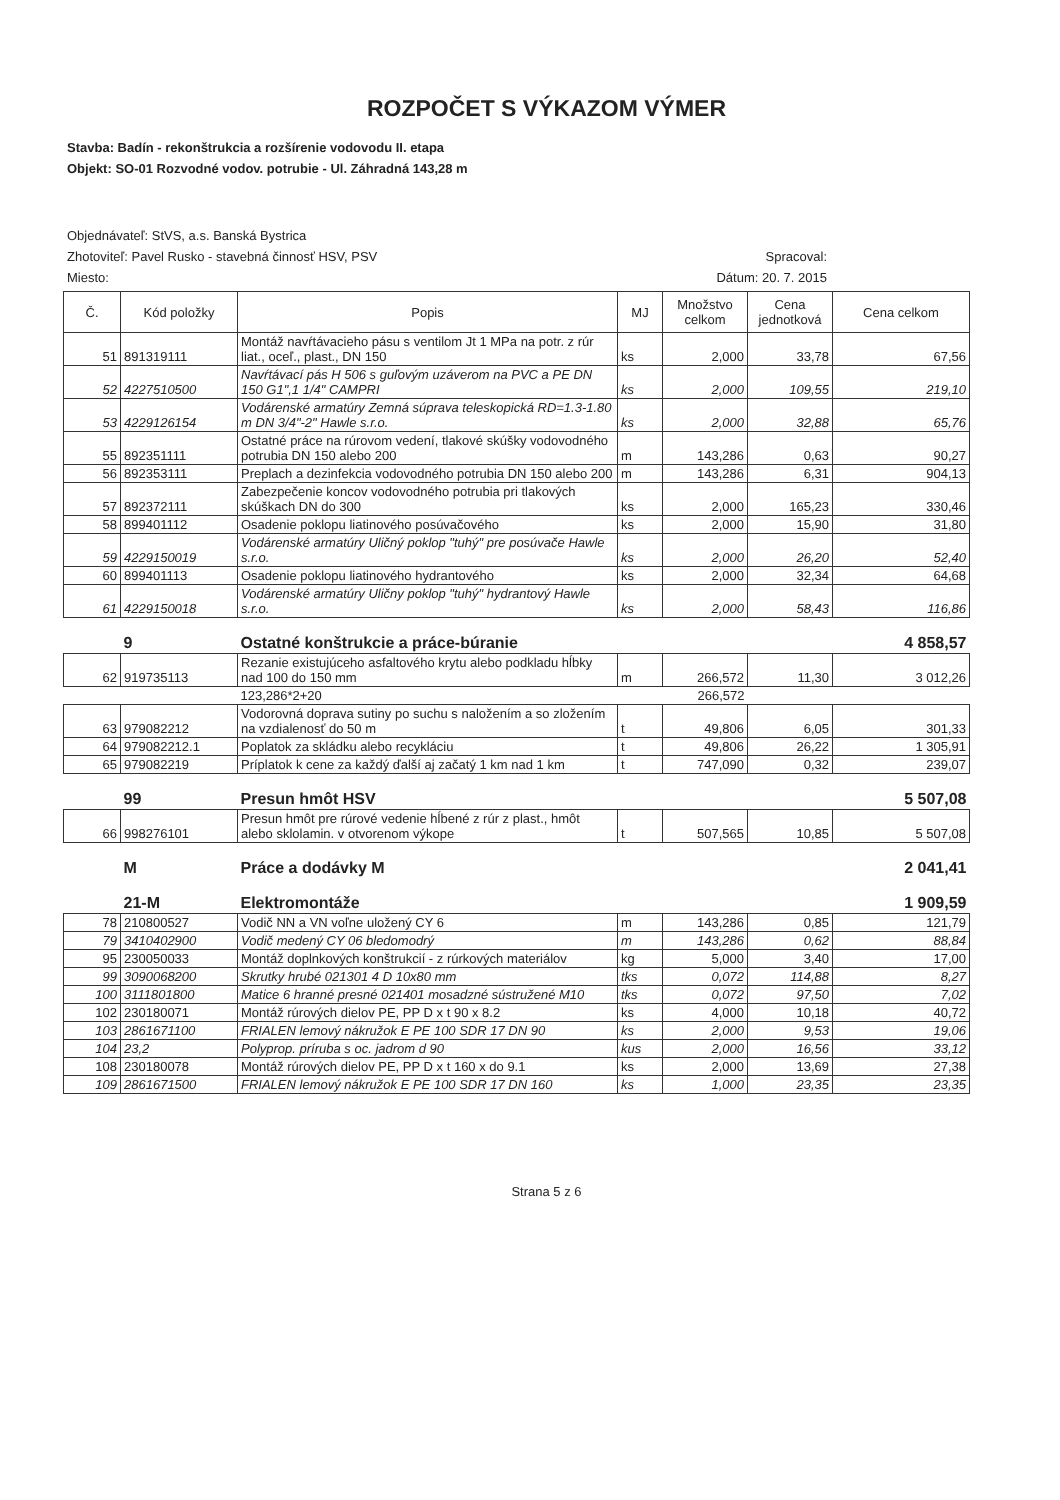ROZPOČET S VÝKAZOM VÝMER
Stavba: Badín - rekonštrukcia a rozšírenie vodovodu II. etapa
Objekt: SO-01 Rozvodné vodov. potrubie - Ul. Záhradná 143,28 m
Objednávateľ: StVS, a.s. Banská Bystrica
Zhotoviteľ: Pavel Rusko - stavebná činnosť HSV, PSV Spracoval:
Miesto: Dátum: 20. 7. 2015
| Č. | Kód položky | Popis | MJ | Množstvo celkom | Cena jednotková | Cena celkom |
| --- | --- | --- | --- | --- | --- | --- |
| 51 | 891319111 | Montáž navŕtávacieho pásu s ventilom Jt 1 MPa na potr. z rúr liat., oceľ., plast., DN 150 | ks | 2,000 | 33,78 | 67,56 |
| 52 | 4227510500 | Navŕtávací pás H 506 s guľovým uzáverom na PVC a PE DN 150 G1",1 1/4" CAMPRI | ks | 2,000 | 109,55 | 219,10 |
| 53 | 4229126154 | Vodárenské armatúry Zemná súprava teleskopická RD=1.3-1.80 m DN 3/4"-2" Hawle s.r.o. | ks | 2,000 | 32,88 | 65,76 |
| 55 | 892351111 | Ostatné práce na rúrovom vedení, tlakové skúšky vodovodného potrubia DN 150 alebo 200 | m | 143,286 | 0,63 | 90,27 |
| 56 | 892353111 | Preplach a dezinfekcia vodovodného potrubia DN 150 alebo 200 | m | 143,286 | 6,31 | 904,13 |
| 57 | 892372111 | Zabezpečenie koncov vodovodného potrubia pri tlakových skúškach DN do 300 | ks | 2,000 | 165,23 | 330,46 |
| 58 | 899401112 | Osadenie poklopu liatinového posúvačového | ks | 2,000 | 15,90 | 31,80 |
| 59 | 4229150019 | Vodárenské armatúry Uličný poklop "tuhý" pre posúvače Hawle s.r.o. | ks | 2,000 | 26,20 | 52,40 |
| 60 | 899401113 | Osadenie poklopu liatinového hydrantového | ks | 2,000 | 32,34 | 64,68 |
| 61 | 4229150018 | Vodárenské armatúry Uličny poklop "tuhý" hydrantový Hawle s.r.o. | ks | 2,000 | 58,43 | 116,86 |
| | 9 | Ostatné konštrukcie a práce-búranie | | | | 4 858,57 |
| 62 | 919735113 | Rezanie existujúceho asfaltového krytu alebo podkladu hĺbky nad 100 do 150 mm | m | 266,572 | 11,30 | 3 012,26 |
| | | 123,286*2+20 | | 266,572 | | |
| 63 | 979082212 | Vodorovná doprava sutiny po suchu s naložením a so zložením na vzdialenosť do 50 m | t | 49,806 | 6,05 | 301,33 |
| 64 | 979082212.1 | Poplatok za skládku alebo recykláciu | t | 49,806 | 26,22 | 1 305,91 |
| 65 | 979082219 | Príplatok k cene za každý ďalší aj začatý 1 km nad 1 km | t | 747,090 | 0,32 | 239,07 |
| | 99 | Presun hmôt HSV | | | | 5 507,08 |
| 66 | 998276101 | Presun hmôt pre rúrové vedenie hĺbené z rúr z plast., hmôt alebo sklolamin. v otvorenom výkope | t | 507,565 | 10,85 | 5 507,08 |
| | M | Práce a dodávky M | | | | 2 041,41 |
| | 21-M | Elektromontáže | | | | 1 909,59 |
| 78 | 210800527 | Vodič NN a VN voľne uložený CY 6 | m | 143,286 | 0,85 | 121,79 |
| 79 | 3410402900 | Vodič medený CY 06 bledomodrý | m | 143,286 | 0,62 | 88,84 |
| 95 | 230050033 | Montáž doplnkových konštrukcií - z rúrkových materiálov | kg | 5,000 | 3,40 | 17,00 |
| 99 | 3090068200 | Skrutky hrubé 021301 4 D 10x80 mm | tks | 0,072 | 114,88 | 8,27 |
| 100 | 3111801800 | Matice 6 hranné presné 021401 mosadzné sústružené M10 | tks | 0,072 | 97,50 | 7,02 |
| 102 | 230180071 | Montáž rúrových dielov PE, PP D x t 90 x 8.2 | ks | 4,000 | 10,18 | 40,72 |
| 103 | 2861671100 | FRIALEN lemový nákružok E PE 100 SDR 17 DN 90 | ks | 2,000 | 9,53 | 19,06 |
| 104 | 23,2 | Polyprop. príruba s oc. jadrom d 90 | kus | 2,000 | 16,56 | 33,12 |
| 108 | 230180078 | Montáž rúrových dielov PE, PP D x t 160 x do 9.1 | ks | 2,000 | 13,69 | 27,38 |
| 109 | 2861671500 | FRIALEN lemový nákružok E PE 100 SDR 17 DN 160 | ks | 1,000 | 23,35 | 23,35 |
Strana 5 z 6